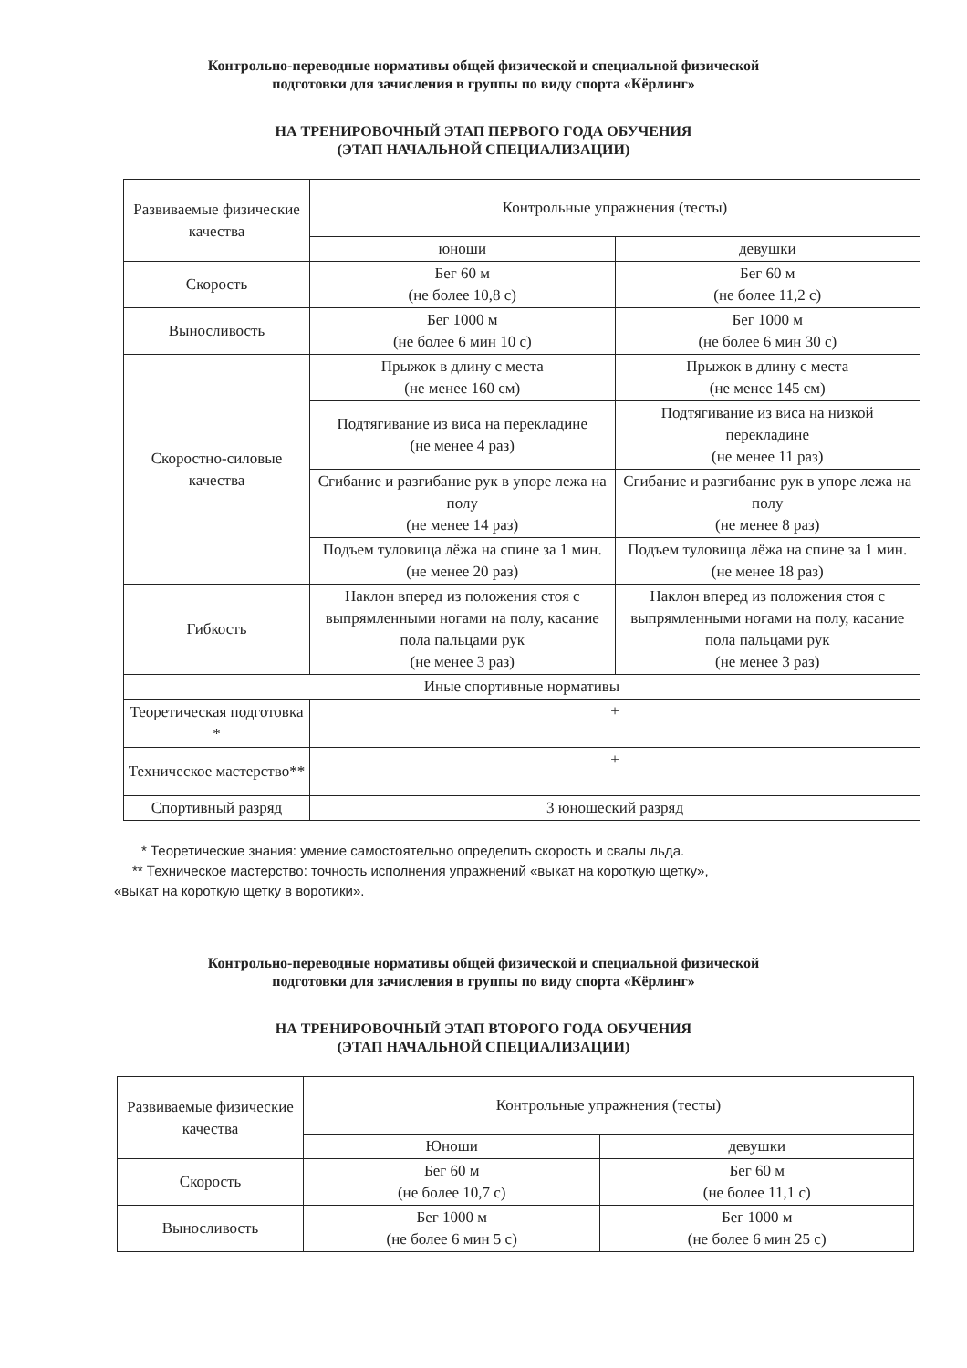Контрольно-переводные нормативы общей физической и специальной физической
подготовки для зачисления в группы по виду спорта «Кёрлинг»
НА ТРЕНИРОВОЧНЫЙ ЭТАП ПЕРВОГО ГОДА ОБУЧЕНИЯ
(ЭТАП НАЧАЛЬНОЙ СПЕЦИАЛИЗАЦИИ)
| Развиваемые физические качества | Контрольные упражнения (тесты) | |
| --- | --- | --- |
| | юноши | девушки |
| Скорость | Бег 60 м (не более 10,8 с) | Бег 60 м (не более 11,2 с) |
| Выносливость | Бег 1000 м (не более 6 мин 10 с) | Бег 1000 м (не более 6 мин 30 с) |
| Скоростно-силовые качества | Прыжок в длину с места (не менее 160 см) | Прыжок в длину с места (не менее 145 см) |
| | Подтягивание из виса на перекладине (не менее 4 раз) | Подтягивание из виса на низкой перекладине (не менее 11 раз) |
| | Сгибание и разгибание рук в упоре лежа на полу (не менее 14 раз) | Сгибание и разгибание рук в упоре лежа на полу (не менее 8 раз) |
| | Подъем туловища лёжа на спине за 1 мин. (не менее 20 раз) | Подъем туловища лёжа на спине за 1 мин. (не менее 18 раз) |
| Гибкость | Наклон вперед из положения стоя с выпрямленными ногами на полу, касание пола пальцами рук (не менее 3 раз) | Наклон вперед из положения стоя с выпрямленными ногами на полу, касание пола пальцами рук (не менее 3 раз) |
| Иные спортивные нормативы | | |
| Теоретическая подготовка * | + | |
| Техническое мастерство** | + | |
| Спортивный разряд | 3 юношеский разряд | |
* Теоретические знания: умение самостоятельно определить скорость и свалы льда.
** Техническое мастерство: точность исполнения упражнений «выкат на короткую щетку»,
«выкат на короткую щетку в воротики».
Контрольно-переводные нормативы общей физической и специальной физической
подготовки для зачисления в группы по виду спорта «Кёрлинг»
НА ТРЕНИРОВОЧНЫЙ ЭТАП ВТОРОГО ГОДА ОБУЧЕНИЯ
(ЭТАП НАЧАЛЬНОЙ СПЕЦИАЛИЗАЦИИ)
| Развиваемые физические качества | Контрольные упражнения (тесты) | |
| --- | --- | --- |
| | Юноши | девушки |
| Скорость | Бег 60 м (не более 10,7 с) | Бег 60 м (не более 11,1 с) |
| Выносливость | Бег 1000 м (не более 6 мин 5 с) | Бег 1000 м (не более 6 мин 25 с) |